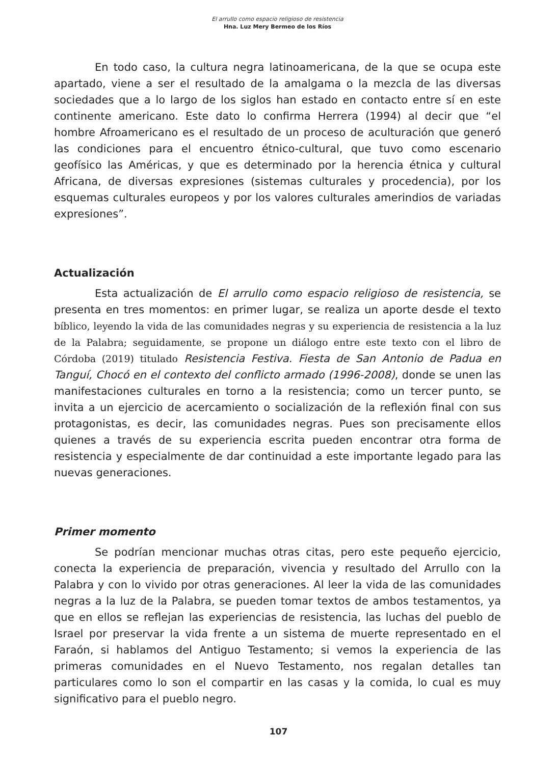El arrullo como espacio religioso de resistencia
Hna. Luz Mery Bermeo de los Ríos
En todo caso, la cultura negra latinoamericana, de la que se ocupa este apartado, viene a ser el resultado de la amalgama o la mezcla de las diversas sociedades que a lo largo de los siglos han estado en contacto entre sí en este continente americano. Este dato lo confirma Herrera (1994) al decir que “el hombre Afroamericano es el resultado de un proceso de aculturación que generó las condiciones para el encuentro étnico-cultural, que tuvo como escenario geofísico las Américas, y que es determinado por la herencia étnica y cultural Africana, de diversas expresiones (sistemas culturales y procedencia), por los esquemas culturales europeos y por los valores culturales amerindios de variadas expresiones”.
Actualización
Esta actualización de El arrullo como espacio religioso de resistencia, se presenta en tres momentos: en primer lugar, se realiza un aporte desde el texto bíblico, leyendo la vida de las comunidades negras y su experiencia de resistencia a la luz de la Palabra; seguidamente, se propone un diálogo entre este texto con el libro de Córdoba (2019) titulado Resistencia Festiva. Fiesta de San Antonio de Padua en Tanguí, Chocó en el contexto del conflicto armado (1996-2008), donde se unen las manifestaciones culturales en torno a la resistencia; como un tercer punto, se invita a un ejercicio de acercamiento o socialización de la reflexión final con sus protagonistas, es decir, las comunidades negras. Pues son precisamente ellos quienes a través de su experiencia escrita pueden encontrar otra forma de resistencia y especialmente de dar continuidad a este importante legado para las nuevas generaciones.
Primer momento
Se podrían mencionar muchas otras citas, pero este pequeño ejercicio, conecta la experiencia de preparación, vivencia y resultado del Arrullo con la Palabra y con lo vivido por otras generaciones. Al leer la vida de las comunidades negras a la luz de la Palabra, se pueden tomar textos de ambos testamentos, ya que en ellos se reflejan las experiencias de resistencia, las luchas del pueblo de Israel por preservar la vida frente a un sistema de muerte representado en el Faraón, si hablamos del Antiguo Testamento; si vemos la experiencia de las primeras comunidades en el Nuevo Testamento, nos regalan detalles tan particulares como lo son el compartir en las casas y la comida, lo cual es muy significativo para el pueblo negro.
107